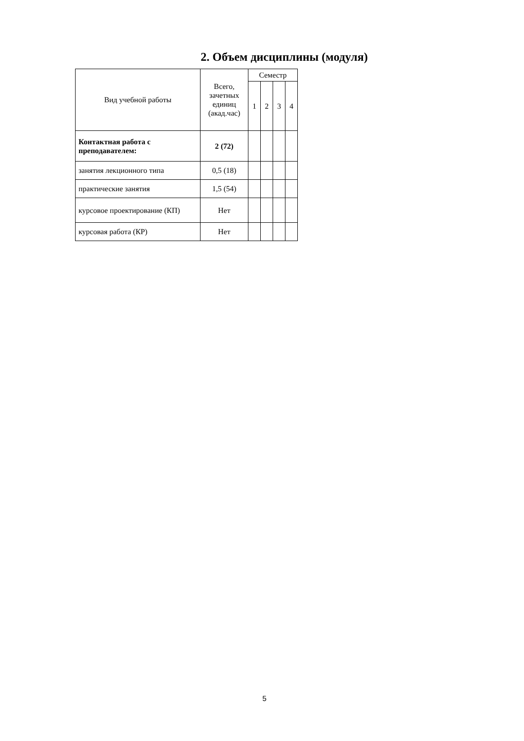2. Объем дисциплины (модуля)
| Вид учебной работы | Всего, зачетных единиц (акад.час) | Семестр | | | |
| --- | --- | --- | --- | --- | --- |
| | | 1 | 2 | 3 | 4 |
| Контактная работа с преподавателем: | 2 (72) | | | | |
| занятия лекционного типа | 0,5 (18) | | | | |
| практические занятия | 1,5 (54) | | | | |
| курсовое проектирование (КП) | Нет | | | | |
| курсовая работа (КР) | Нет | | | | |
5